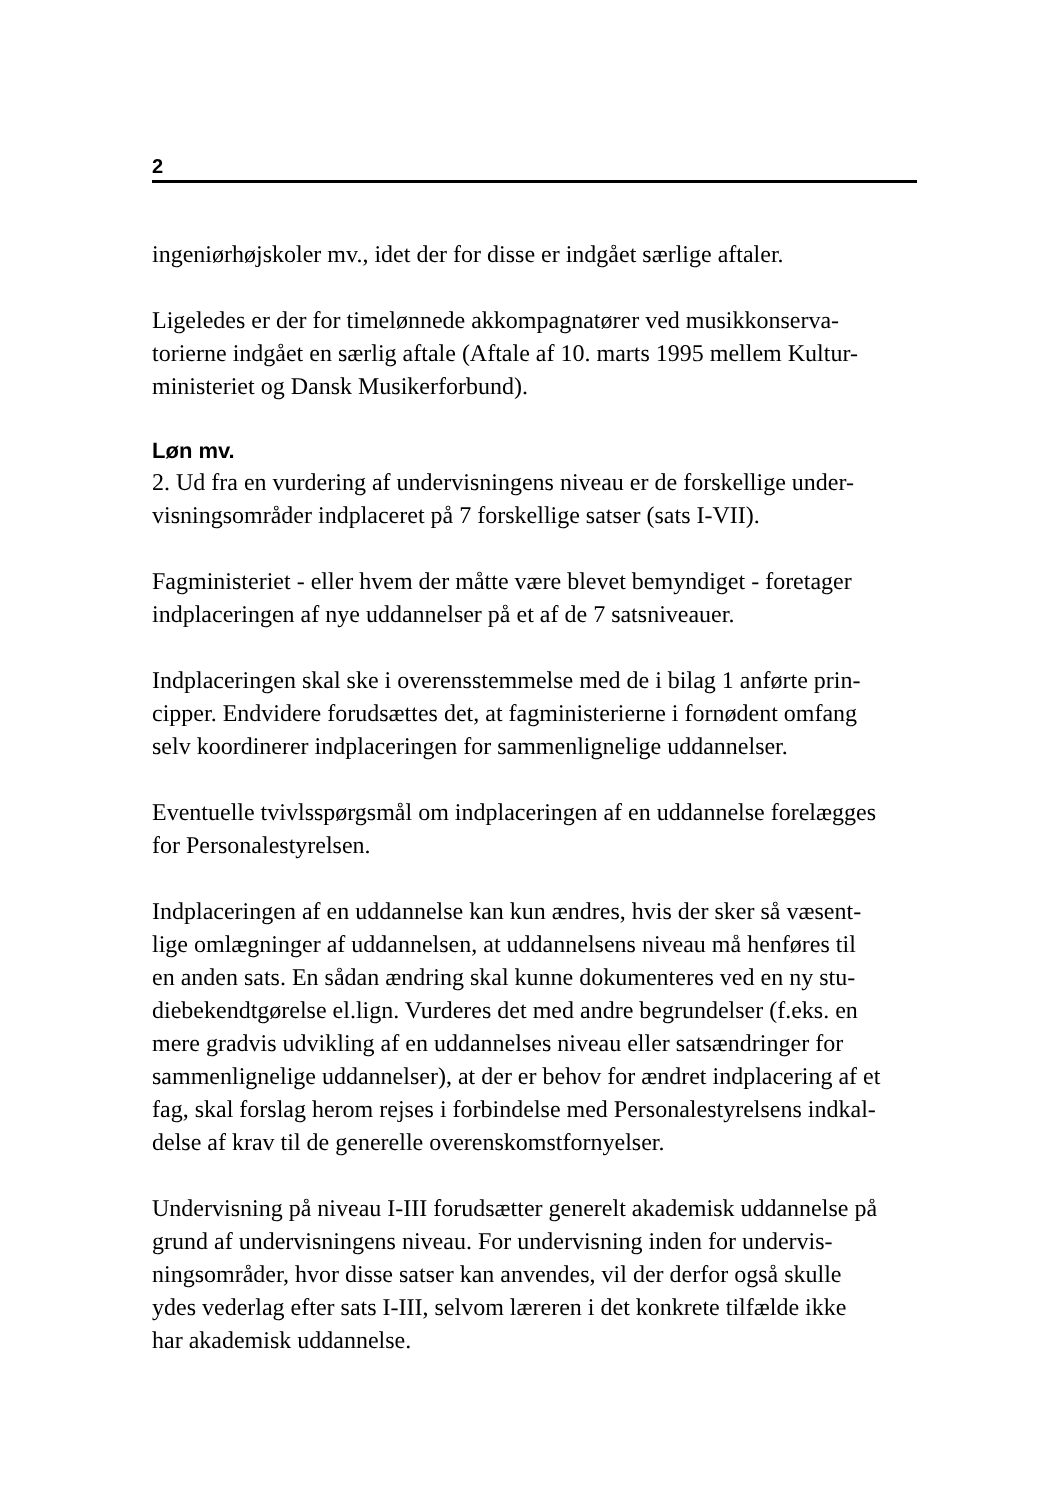2
ingeniørhøjskoler mv., idet der for disse er indgået særlige aftaler.
Ligeledes er der for timelønnede akkompagnatører ved musikkonserva-
torierne indgået en særlig aftale (Aftale af 10. marts 1995 mellem Kultur-
ministeriet og Dansk Musikerforbund).
Løn mv.
2. Ud fra en vurdering af undervisningens niveau er de forskellige under-
visningsområder indplaceret på 7 forskellige satser (sats I-VII).
Fagministeriet - eller hvem der måtte være blevet bemyndiget - foretager
indplaceringen af nye uddannelser på et af de 7 satsniveauer.
Indplaceringen skal ske i overensstemmelse med de i bilag 1 anførte prin-
cipper. Endvidere forudsættes det, at fagministerierne i fornødent omfang
selv koordinerer indplaceringen for sammenlignelige uddannelser.
Eventuelle tvivlsspørgsmål om indplaceringen af en uddannelse forelægges
for Personalestyrelsen.
Indplaceringen af en uddannelse kan kun ændres, hvis der sker så væsent-
lige omlægninger af uddannelsen, at uddannelsens niveau må henføres til
en anden sats. En sådan ændring skal kunne dokumenteres ved en ny stu-
diebekendtgørelse el.lign. Vurderes det med andre begrundelser (f.eks. en
mere gradvis udvikling af en uddannelses niveau eller satsændringer for
sammenlignelige uddannelser), at der er behov for ændret indplacering af et
fag, skal forslag herom rejses i forbindelse med Personalestyrelsens indkal-
delse af krav til de generelle overenskomstfornyelser.
Undervisning på niveau I-III forudsætter generelt akademisk uddannelse på
grund af undervisningens niveau. For undervisning inden for undervis-
ningsområder, hvor disse satser kan anvendes, vil der derfor også skulle
ydes vederlag efter sats I-III, selvom læreren i det konkrete tilfælde ikke
har akademisk uddannelse.